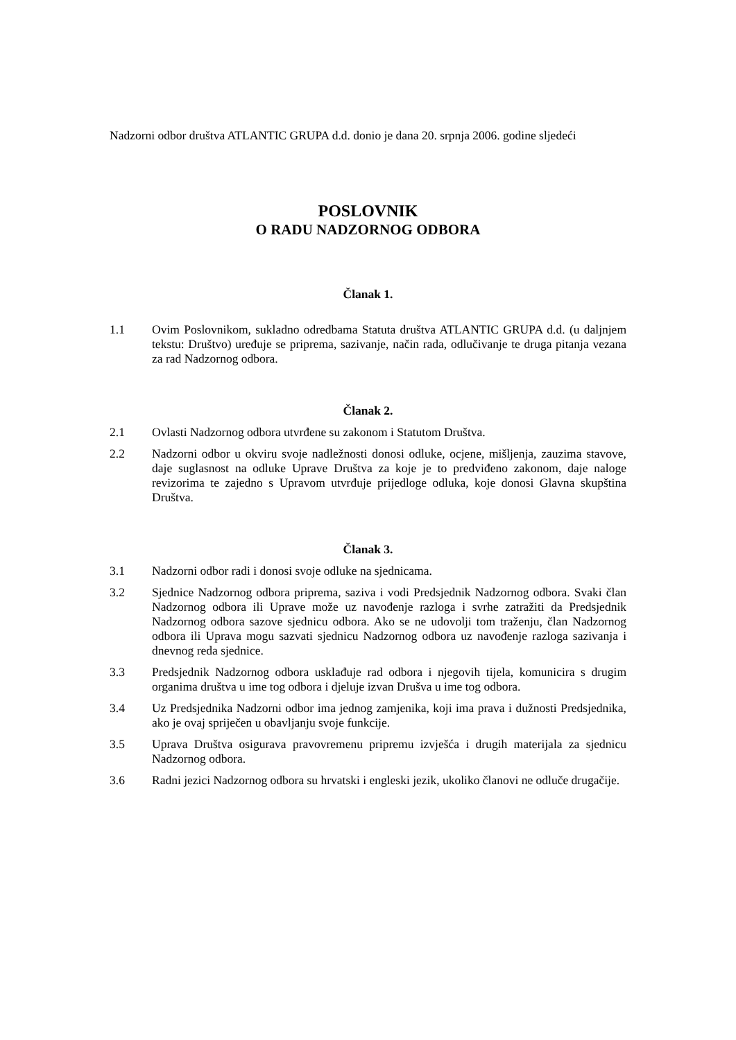Nadzorni odbor društva ATLANTIC GRUPA d.d. donio je dana 20. srpnja 2006. godine sljedeći
POSLOVNIK
O RADU NADZORNOG ODBORA
Članak 1.
1.1 Ovim Poslovnikom, sukladno odredbama Statuta društva ATLANTIC GRUPA d.d. (u daljnjem tekstu: Društvo) uređuje se priprema, sazivanje, način rada, odlučivanje te druga pitanja vezana za rad Nadzornog odbora.
Članak 2.
2.1 Ovlasti Nadzornog odbora utvrđene su zakonom i Statutom Društva.
2.2 Nadzorni odbor u okviru svoje nadležnosti donosi odluke, ocjene, mišljenja, zauzima stavove, daje suglasnost na odluke Uprave Društva za koje je to predviđeno zakonom, daje naloge revizorima te zajedno s Upravom utvrđuje prijedloge odluka, koje donosi Glavna skupština Društva.
Članak 3.
3.1 Nadzorni odbor radi i donosi svoje odluke na sjednicama.
3.2 Sjednice Nadzornog odbora priprema, saziva i vodi Predsjednik Nadzornog odbora. Svaki član Nadzornog odbora ili Uprave može uz navođenje razloga i svrhe zatražiti da Predsjednik Nadzornog odbora sazove sjednicu odbora. Ako se ne udovolji tom traženju, član Nadzornog odbora ili Uprava mogu sazvati sjednicu Nadzornog odbora uz navođenje razloga sazivanja i dnevnog reda sjednice.
3.3 Predsjednik Nadzornog odbora usklađuje rad odbora i njegovih tijela, komunicira s drugim organima društva u ime tog odbora i djeluje izvan Drušva u ime tog odbora.
3.4 Uz Predsjednika Nadzorni odbor ima jednog zamjenika, koji ima prava i dužnosti Predsjednika, ako je ovaj spriječen u obavljanju svoje funkcije.
3.5 Uprava Društva osigurava pravovremenu pripremu izvješća i drugih materijala za sjednicu Nadzornog odbora.
3.6 Radni jezici Nadzornog odbora su hrvatski i engleski jezik, ukoliko članovi ne odluče drugačije.